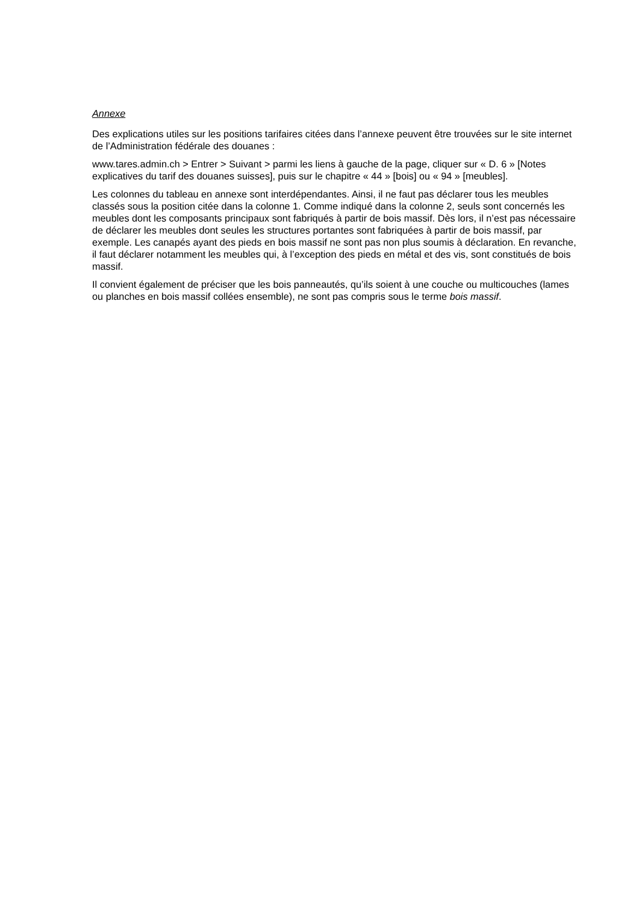Annexe
Des explications utiles sur les positions tarifaires citées dans l’annexe peuvent être trouvées sur le site internet de l’Administration fédérale des douanes :
www.tares.admin.ch > Entrer > Suivant > parmi les liens à gauche de la page, cliquer sur « D. 6 » [Notes explicatives du tarif des douanes suisses], puis sur le chapitre « 44 » [bois] ou « 94 » [meubles].
Les colonnes du tableau en annexe sont interdépendantes. Ainsi, il ne faut pas déclarer tous les meubles classés sous la position citée dans la colonne 1. Comme indiqué dans la colonne 2, seuls sont concernés les meubles dont les composants principaux sont fabriqués à partir de bois massif. Dès lors, il n’est pas nécessaire de déclarer les meubles dont seules les structures portantes sont fabriquées à partir de bois massif, par exemple. Les canapés ayant des pieds en bois massif ne sont pas non plus soumis à déclaration. En revanche, il faut déclarer notamment les meubles qui, à l’exception des pieds en métal et des vis, sont constitués de bois massif.
Il convient également de préciser que les bois panneautés, qu’ils soient à une couche ou multicouches (lames ou planches en bois massif collées ensemble), ne sont pas compris sous le terme bois massif.